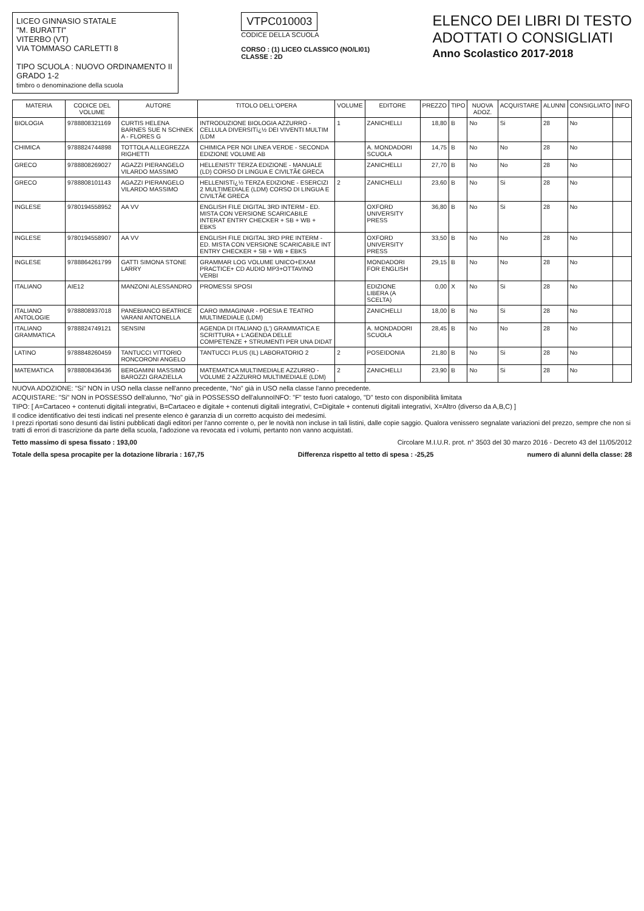LICEO GINNASIO STATALE
"M. BURATTI"
VITERBO (VT)
VIA TOMMASO CARLETTI 8
TIPO SCUOLA : NUOVO ORDINAMENTO II GRADO 1-2
timbro o denominazione della scuola
VTPC010003
CODICE DELLA SCUOLA
CORSO : (1) LICEO CLASSICO (NO/LI01)
CLASSE : 2D
ELENCO DEI LIBRI DI TESTO
ADOTTATI O CONSIGLIATI
Anno Scolastico 2017-2018
| MATERIA | CODICE DEL VOLUME | AUTORE | TITOLO DELL'OPERA | VOLUME | EDITORE | PREZZO | TIPO | NUOVA ADOZ. | ACQUISTARE | ALUNNI | CONSIGLIATO | INFO |
| --- | --- | --- | --- | --- | --- | --- | --- | --- | --- | --- | --- | --- |
| BIOLOGIA | 9788808321169 | CURTIS HELENA BARNES SUE N SCHNEK A - FLORES G | INTRODUZIONE BIOLOGIA AZZURRO - CELLULA DIVERSITï¿½ DEI VIVENTI MULTIM (LDM | 1 | ZANICHELLI | 18,80 | B | No | Si | 28 | No | |
| CHIMICA | 9788824744898 | TOTTOLA ALLEGREZZA RIGHETTI | CHIMICA PER NOI LINEA VERDE - SECONDA EDIZIONE VOLUME AB | | A. MONDADORI SCUOLA | 14,75 | B | No | No | 28 | No | |
| GRECO | 9788808269027 | AGAZZI PIERANGELO VILARDO MASSIMO | HELLENISTI' TERZA EDIZIONE - MANUALE (LD) CORSO DI LINGUA E CIVILTÃ€ GRECA | | ZANICHELLI | 27,70 | B | No | No | 28 | No | |
| GRECO | 9788808101143 | AGAZZI PIERANGELO VILARDO MASSIMO | HELLENISTï¿½ TERZA EDIZIONE - ESERCIZI 2 MULTIMEDIALE (LDM) CORSO DI LINGUA E CIVILTÃ€ GRECA | 2 | ZANICHELLI | 23,60 | B | No | Si | 28 | No | |
| INGLESE | 9780194558952 | AA VV | ENGLISH FILE DIGITAL 3RD INTERM - ED. MISTA CON VERSIONE SCARICABILE INTERAT ENTRY CHECKER + SB + WB + EBKS | | OXFORD UNIVERSITY PRESS | 36,80 | B | No | Si | 28 | No | |
| INGLESE | 9780194558907 | AA VV | ENGLISH FILE DIGITAL 3RD PRE INTERM - ED. MISTA CON VERSIONE SCARICABILE INT ENTRY CHECKER + SB + WB + EBKS | | OXFORD UNIVERSITY PRESS | 33,50 | B | No | No | 28 | No | |
| INGLESE | 9788864261799 | GATTI SIMONA STONE LARRY | GRAMMAR LOG VOLUME UNICO+EXAM PRACTICE+ CD AUDIO MP3+OTTAVINO VERBI | | MONDADORI FOR ENGLISH | 29,15 | B | No | No | 28 | No | |
| ITALIANO | AIE12 | MANZONI ALESSANDRO | PROMESSI SPOSI | | EDIZIONE LIBERA (A SCELTA) | 0,00 | X | No | Si | 28 | No | |
| ITALIANO ANTOLOGIE | 9788808937018 | PANEBIANCO BEATRICE VARANI ANTONELLA | CARO IMMAGINAR - POESIA E TEATRO MULTIMEDIALE (LDM) | | ZANICHELLI | 18,00 | B | No | Si | 28 | No | |
| ITALIANO GRAMMATICA | 9788824749121 | SENSINI | AGENDA DI ITALIANO (L') GRAMMATICA E SCRITTURA + L'AGENDA DELLE COMPETENZE + STRUMENTI PER UNA DIDAT | | A. MONDADORI SCUOLA | 28,45 | B | No | No | 28 | No | |
| LATINO | 9788848260459 | TANTUCCI VITTORIO RONCORONI ANGELO | TANTUCCI PLUS (IL) LABORATORIO 2 | 2 | POSEIDONIA | 21,80 | B | No | Si | 28 | No | |
| MATEMATICA | 9788808436436 | BERGAMINI MASSIMO BAROZZI GRAZIELLA | MATEMATICA MULTIMEDIALE AZZURRO - VOLUME 2 AZZURRO MULTIMEDIALE (LDM) | 2 | ZANICHELLI | 23,90 | B | No | Si | 28 | No | |
NUOVA ADOZIONE: "Si" NON in USO nella classe nell'anno precedente, "No" già in USO nella classe l'anno precedente.
ACQUISTARE: "Si" NON in POSSESSO dell'alunno, "No" già in POSSESSO dell'alunnoINFO: "F" testo fuori catalogo, "D" testo con disponibilità limitata
TIPO: [ A=Cartaceo + contenuti digitali integrativi, B=Cartaceo e digitale + contenuti digitali integrativi, C=Digitale + contenuti digitali integrativi, X=Altro (diverso da A,B,C) ]
Il codice identificativo dei testi indicati nel presente elenco è garanzia di un corretto acquisto dei medesimi.
I prezzi riportati sono desunti dai listini pubblicati dagli editori per l'anno corrente o, per le novità non incluse in tali listini, dalle copie saggio. Qualora venissero segnalate variazioni del prezzo, sempre che non si tratti di errori di trascrizione da parte della scuola, l'adozione va revocata ed i volumi, pertanto non vanno acquistati.
Tetto massimo di spesa fissato : 193,00 Circolare M.I.U.R. prot. n° 3503 del 30 marzo 2016 - Decreto 43 del 11/05/2012
Totale della spesa procapite per la dotazione libraria : 167,75 Differenza rispetto al tetto di spesa : -25,25 numero di alunni della classe: 28